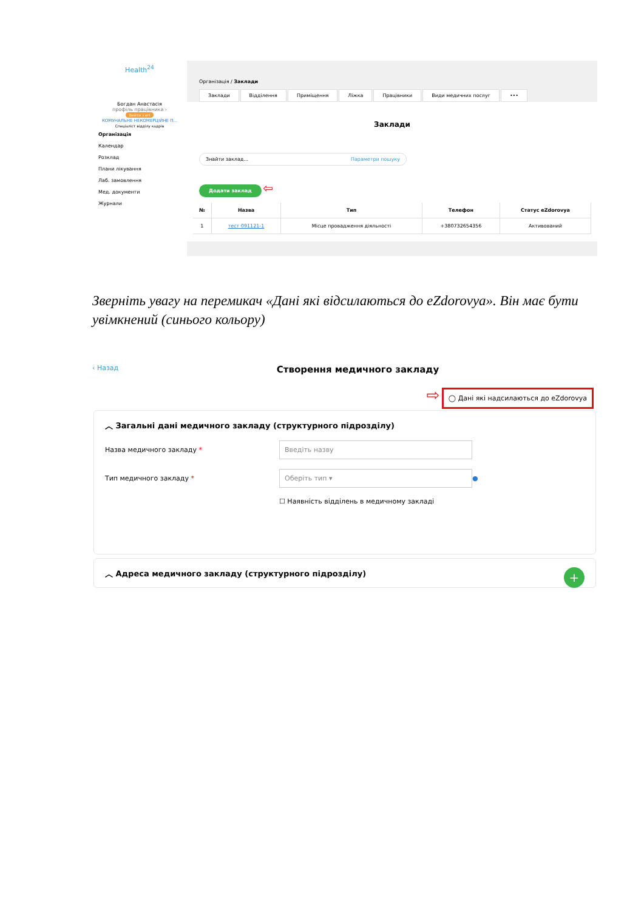Health<sup>24</sup>
Богдан Анастасія
профіль працівника ›
Вийти з еН
КОМУНАЛЬНЕ НЕКОМЕРЦІЙНЕ П...
Спеціаліст відділу кадрів
Організація
Календар
Розклад
Плани лікування
Лаб. замовлення
Мед. документи
Журнали
Організація / Заклади
Заклади Відділення Приміщення Ліжка Працівники Види медичних послуг •••
Заклади
Знайти заклад... Параметри пошуку
Додати заклад ⇦
| № | Назва | Тип | Телефон | Статус eZdorovya |
| --- | --- | --- | --- | --- |
| 1 | тест 091121-1 | Місце провадження діяльності | +380732654356 | Активований |
Зверніть увагу на перемикач «Дані які відсилаються до eZdorovya». Він має бути увімкнений (синього кольору)
‹ Назад Створення медичного закладу
⇨ ◯ Дані які надсилаються до eZdorovya
︿ Загальні дані медичного закладу (структурного підрозділу)
Назва медичного закладу *
Введіть назву
Тип медичного закладу *
Оберіть тип ▾
●
☐ Наявність відділень в медичному закладі
︿ Адреса медичного закладу (структурного підрозділу) +